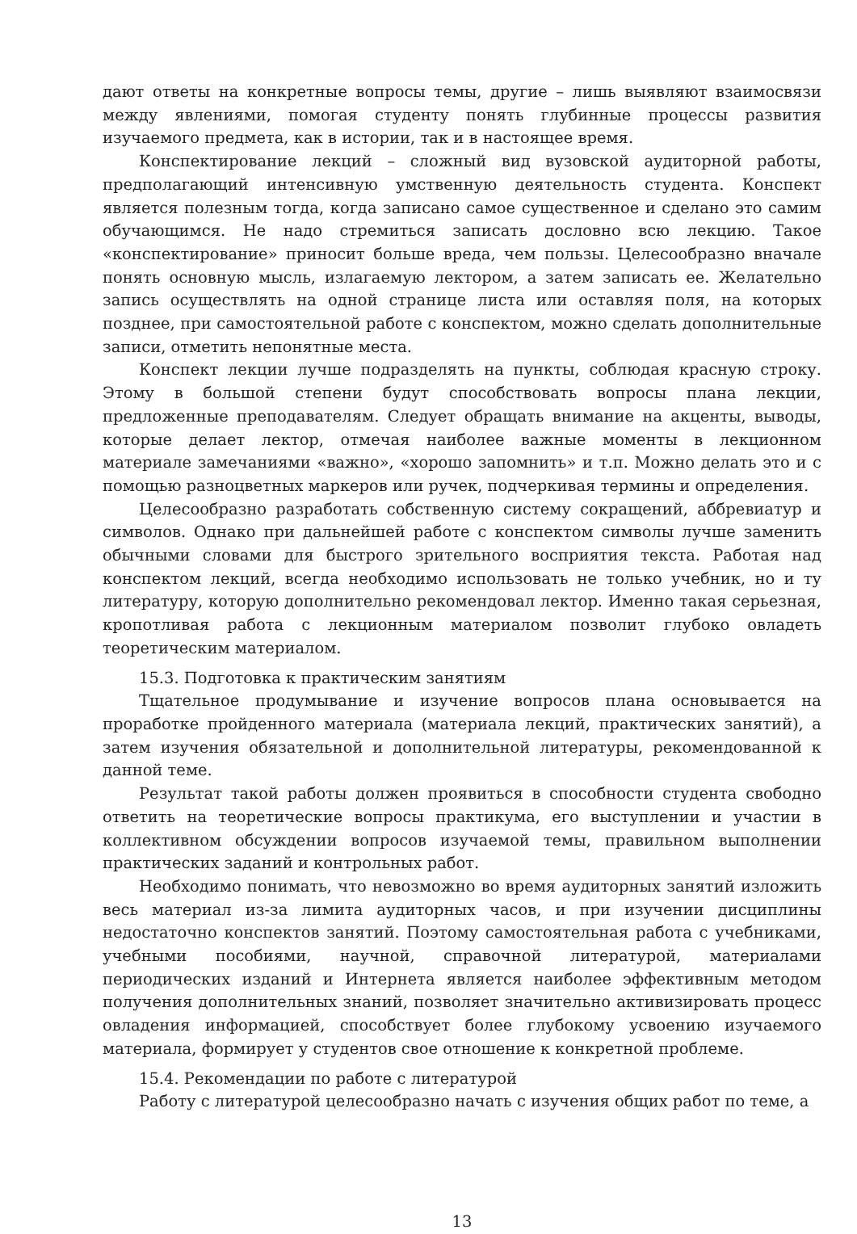дают ответы на конкретные вопросы темы, другие – лишь выявляют взаимосвязи между явлениями, помогая студенту понять глубинные процессы развития изучаемого предмета, как в истории, так и в настоящее время.
Конспектирование лекций – сложный вид вузовской аудиторной работы, предполагающий интенсивную умственную деятельность студента. Конспект является полезным тогда, когда записано самое существенное и сделано это самим обучающимся. Не надо стремиться записать дословно всю лекцию. Такое «конспектирование» приносит больше вреда, чем пользы. Целесообразно вначале понять основную мысль, излагаемую лектором, а затем записать ее. Желательно запись осуществлять на одной странице листа или оставляя поля, на которых позднее, при самостоятельной работе с конспектом, можно сделать дополнительные записи, отметить непонятные места.
Конспект лекции лучше подразделять на пункты, соблюдая красную строку. Этому в большой степени будут способствовать вопросы плана лекции, предложенные преподавателям. Следует обращать внимание на акценты, выводы, которые делает лектор, отмечая наиболее важные моменты в лекционном материале замечаниями «важно», «хорошо запомнить» и т.п. Можно делать это и с помощью разноцветных маркеров или ручек, подчеркивая термины и определения.
Целесообразно разработать собственную систему сокращений, аббревиатур и символов. Однако при дальнейшей работе с конспектом символы лучше заменить обычными словами для быстрого зрительного восприятия текста. Работая над конспектом лекций, всегда необходимо использовать не только учебник, но и ту литературу, которую дополнительно рекомендовал лектор. Именно такая серьезная, кропотливая работа с лекционным материалом позволит глубоко овладеть теоретическим материалом.
15.3. Подготовка к практическим занятиям
Тщательное продумывание и изучение вопросов плана основывается на проработке пройденного материала (материала лекций, практических занятий), а затем изучения обязательной и дополнительной литературы, рекомендованной к данной теме.
Результат такой работы должен проявиться в способности студента свободно ответить на теоретические вопросы практикума, его выступлении и участии в коллективном обсуждении вопросов изучаемой темы, правильном выполнении практических заданий и контрольных работ.
Необходимо понимать, что невозможно во время аудиторных занятий изложить весь материал из-за лимита аудиторных часов, и при изучении дисциплины недостаточно конспектов занятий. Поэтому самостоятельная работа с учебниками, учебными пособиями, научной, справочной литературой, материалами периодических изданий и Интернета является наиболее эффективным методом получения дополнительных знаний, позволяет значительно активизировать процесс овладения информацией, способствует более глубокому усвоению изучаемого материала, формирует у студентов свое отношение к конкретной проблеме.
15.4. Рекомендации по работе с литературой
Работу с литературой целесообразно начать с изучения общих работ по теме, а
13